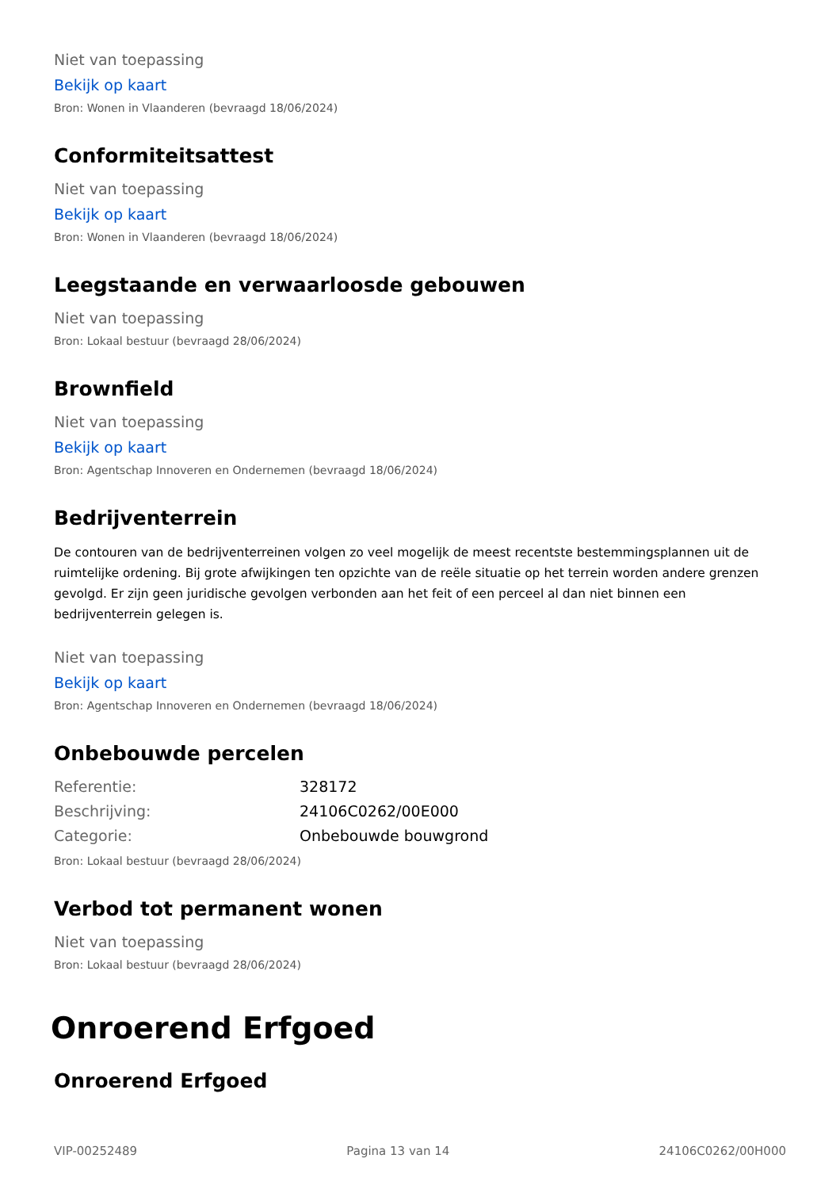Niet van toepassing
Bekijk op kaart
Bron: Wonen in Vlaanderen (bevraagd 18/06/2024)
Conformiteitsattest
Niet van toepassing
Bekijk op kaart
Bron: Wonen in Vlaanderen (bevraagd 18/06/2024)
Leegstaande en verwaarloosde gebouwen
Niet van toepassing
Bron: Lokaal bestuur (bevraagd 28/06/2024)
Brownfield
Niet van toepassing
Bekijk op kaart
Bron: Agentschap Innoveren en Ondernemen (bevraagd 18/06/2024)
Bedrijventerrein
De contouren van de bedrijventerreinen volgen zo veel mogelijk de meest recentste bestemmingsplannen uit de ruimtelijke ordening. Bij grote afwijkingen ten opzichte van de reële situatie op het terrein worden andere grenzen gevolgd. Er zijn geen juridische gevolgen verbonden aan het feit of een perceel al dan niet binnen een bedrijventerrein gelegen is.
Niet van toepassing
Bekijk op kaart
Bron: Agentschap Innoveren en Ondernemen (bevraagd 18/06/2024)
Onbebouwde percelen
| Referentie: | 328172 |
| Beschrijving: | 24106C0262/00E000 |
| Categorie: | Onbebouwde bouwgrond |
Bron: Lokaal bestuur (bevraagd 28/06/2024)
Verbod tot permanent wonen
Niet van toepassing
Bron: Lokaal bestuur (bevraagd 28/06/2024)
Onroerend Erfgoed
Onroerend Erfgoed
VIP-00252489 Pagina 13 van 14 24106C0262/00H000